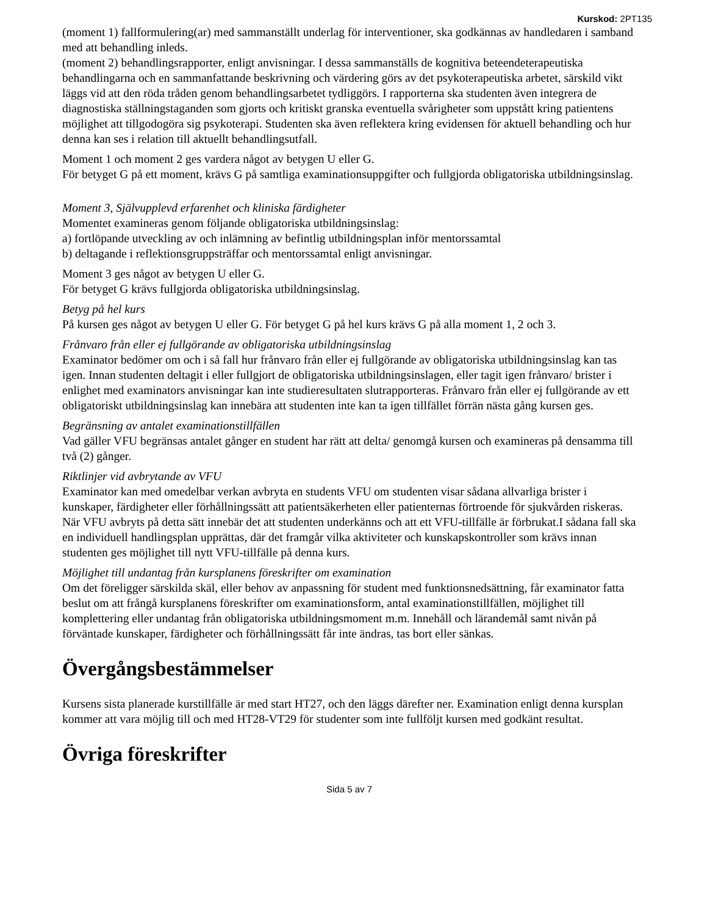Kurskod: 2PT135
(moment 1) fallformulering(ar) med sammanställt underlag för interventioner, ska godkännas av handledaren i samband med att behandling inleds.
(moment 2) behandlingsrapporter, enligt anvisningar. I dessa sammanställs de kognitiva beteendeterapeutiska behandlingarna och en sammanfattande beskrivning och värdering görs av det psykoterapeutiska arbetet, särskild vikt läggs vid att den röda tråden genom behandlingsarbetet tydliggörs. I rapporterna ska studenten även integrera de diagnostiska ställningstaganden som gjorts och kritiskt granska eventuella svårigheter som uppstått kring patientens möjlighet att tillgodogöra sig psykoterapi. Studenten ska även reflektera kring evidensen för aktuell behandling och hur denna kan ses i relation till aktuellt behandlingsutfall.
Moment 1 och moment 2 ges vardera något av betygen U eller G.
För betyget G på ett moment, krävs G på samtliga examinationsuppgifter och fullgjorda obligatoriska utbildningsinslag.
Moment 3, Självupplevd erfarenhet och kliniska färdigheter
Momentet examineras genom följande obligatoriska utbildningsinslag:
a) fortlöpande utveckling av och inlämning av befintlig utbildningsplan inför mentorssamtal
b) deltagande i reflektionsgruppsträffar och mentorssamtal enligt anvisningar.
Moment 3 ges något av betygen U eller G.
För betyget G krävs fullgjorda obligatoriska utbildningsinslag.
Betyg på hel kurs
På kursen ges något av betygen U eller G. För betyget G på hel kurs krävs G på alla moment 1, 2 och 3.
Frånvaro från eller ej fullgörande av obligatoriska utbildningsinslag
Examinator bedömer om och i så fall hur frånvaro från eller ej fullgörande av obligatoriska utbildningsinslag kan tas igen. Innan studenten deltagit i eller fullgjort de obligatoriska utbildningsinslagen, eller tagit igen frånvaro/ brister i enlighet med examinators anvisningar kan inte studieresultaten slutrapporteras. Frånvaro från eller ej fullgörande av ett obligatoriskt utbildningsinslag kan innebära att studenten inte kan ta igen tillfället förrän nästa gång kursen ges.
Begränsning av antalet examinationstillfällen
Vad gäller VFU begränsas antalet gånger en student har rätt att delta/ genomgå kursen och examineras på densamma till två (2) gånger.
Riktlinjer vid avbrytande av VFU
Examinator kan med omedelbar verkan avbryta en students VFU om studenten visar sådana allvarliga brister i kunskaper, färdigheter eller förhållningssätt att patientsäkerheten eller patienternas förtroende för sjukvården riskeras. När VFU avbryts på detta sätt innebär det att studenten underkänns och att ett VFU-tillfälle är förbrukat.I sådana fall ska en individuell handlingsplan upprättas, där det framgår vilka aktiviteter och kunskapskontroller som krävs innan studenten ges möjlighet till nytt VFU-tillfälle på denna kurs.
Möjlighet till undantag från kursplanens föreskrifter om examination
Om det föreligger särskilda skäl, eller behov av anpassning för student med funktionsnedsättning, får examinator fatta beslut om att frångå kursplanens föreskrifter om examinationsform, antal examinationstillfällen, möjlighet till komplettering eller undantag från obligatoriska utbildningsmoment m.m. Innehåll och lärandemål samt nivån på förväntade kunskaper, färdigheter och förhållningssätt får inte ändras, tas bort eller sänkas.
Övergångsbestämmelser
Kursens sista planerade kurstillfälle är med start HT27, och den läggs därefter ner. Examination enligt denna kursplan kommer att vara möjlig till och med HT28-VT29 för studenter som inte fullföljt kursen med godkänt resultat.
Övriga föreskrifter
Sida 5 av 7